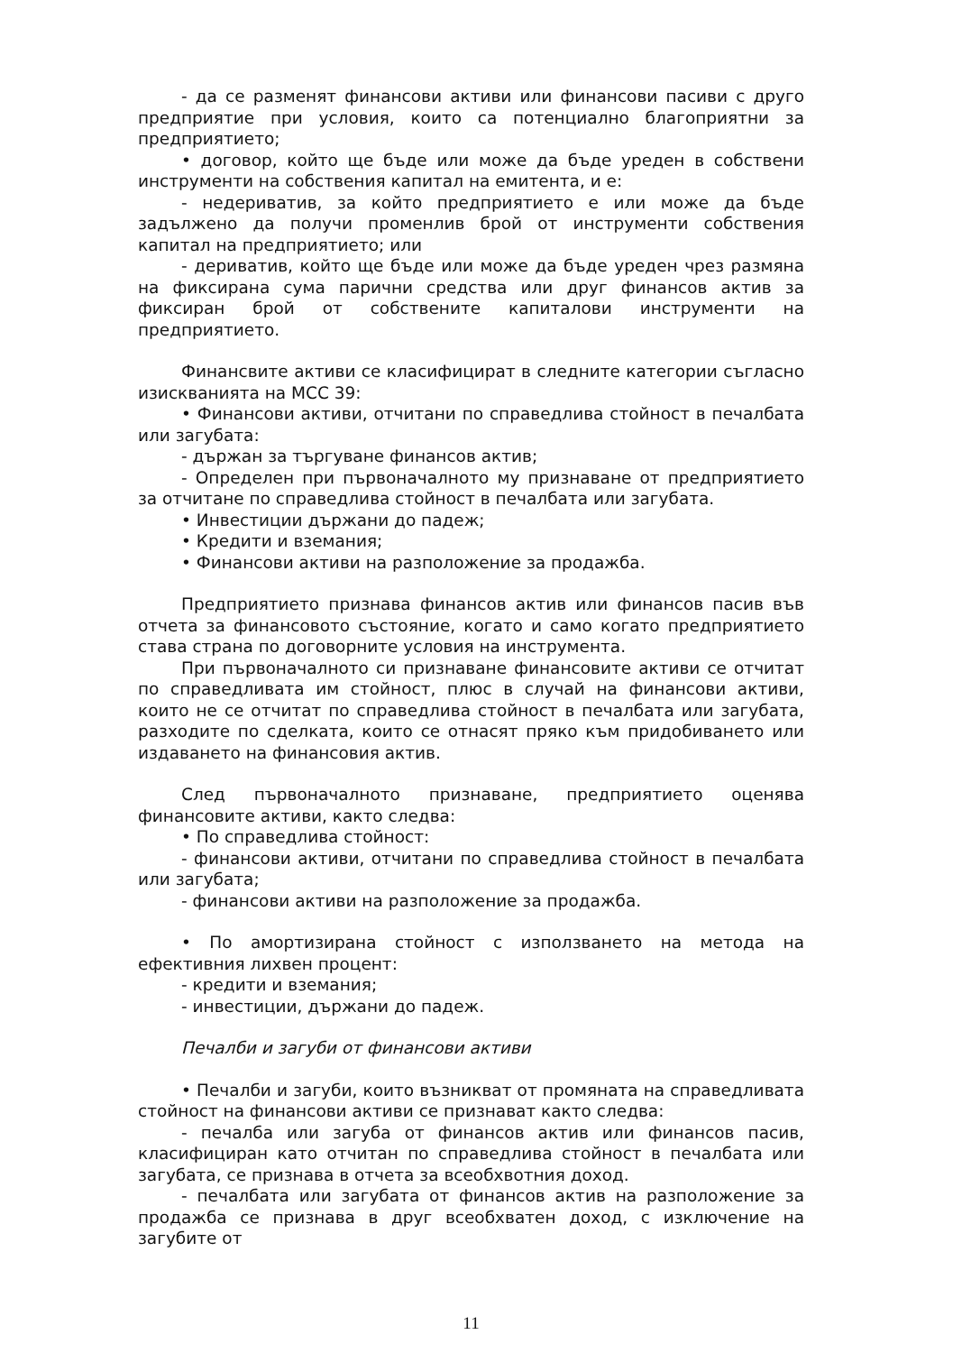- да се разменят финансови активи или финансови пасиви с друго предприятие при условия, които са потенциално благоприятни за предприятието;
• договор, който ще бъде или може да бъде уреден в собствени инструменти на собствения капитал на емитента, и е:
- недериватив, за който предприятието е или може да бъде задължено да получи променлив брой от инструменти собствения капитал на предприятието; или
- дериватив, който ще бъде или може да бъде уреден чрез размяна на фиксирана сума парични средства или друг финансов актив за фиксиран брой от собствените капиталови инструменти на предприятието.
Финансвите активи се класифицират в следните категории съгласно изискванията на МСС 39:
• Финансови активи, отчитани по справедлива стойност в печалбата или загубата:
- държан за търгуване финансов актив;
- Определен при първоначалното му признаване от предприятието за отчитане по справедлива стойност в печалбата или загубата.
• Инвестиции държани до падеж;
• Кредити и вземания;
• Финансови активи на разположение за продажба.
Предприятието признава финансов актив или финансов пасив във отчета за финансовото състояние, когато и само когато предприятието става страна по договорните условия на инструмента.
При първоначалното си признаване финансовите активи се отчитат по справедливата им стойност, плюс в случай на финансови активи, които не се отчитат по справедлива стойност в печалбата или загубата, разходите по сделката, които се отнасят пряко към придобиването или издаването на финансовия актив.
След първоначалното признаване, предприятието оценява финансовите активи, както следва:
• По справедлива стойност:
- финансови активи, отчитани по справедлива стойност в печалбата или загубата;
- финансови активи на разположение за продажба.
• По амортизирана стойност с използването на метода на ефективния лихвен процент:
- кредити и вземания;
- инвестиции, държани до падеж.
Печалби и загуби от финансови активи
• Печалби и загуби, които възникват от промяната на справедливата стойност на финансови активи се признават както следва:
- печалба или загуба от финансов актив или финансов пасив, класифициран като отчитан по справедлива стойност в печалбата или загубата, се признава в отчета за всеобхвотния доход.
- печалбата или загубата от финансов актив на разположение за продажба се признава в друг всеобхватен доход, с изключение на загубите от
11